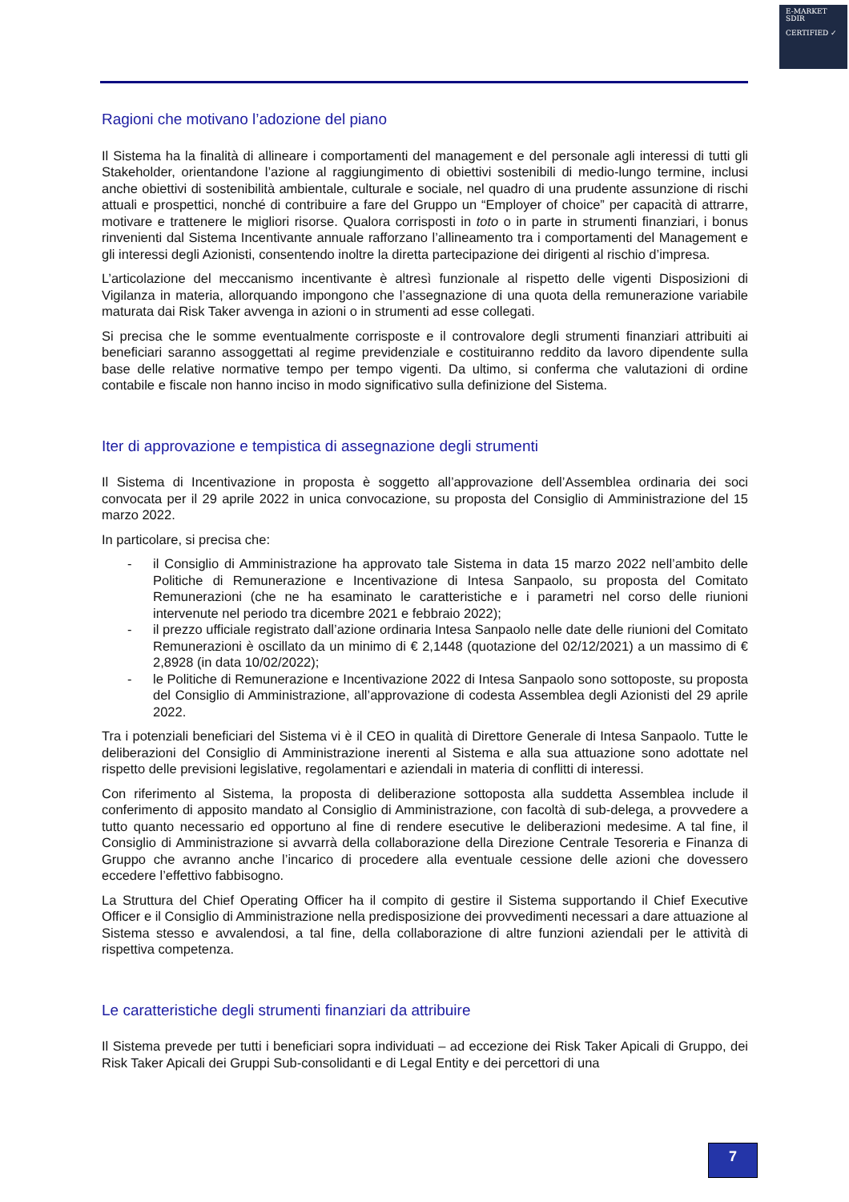E-MARKET
SDIR
CERTIFIED ✓
Ragioni che motivano l’adozione del piano
Il Sistema ha la finalità di allineare i comportamenti del management e del personale agli interessi di tutti gli Stakeholder, orientandone l’azione al raggiungimento di obiettivi sostenibili di medio-lungo termine, inclusi anche obiettivi di sostenibilità ambientale, culturale e sociale, nel quadro di una prudente assunzione di rischi attuali e prospettici, nonché di contribuire a fare del Gruppo un “Employer of choice” per capacità di attrarre, motivare e trattenere le migliori risorse. Qualora corrisposti in toto o in parte in strumenti finanziari, i bonus rinvenienti dal Sistema Incentivante annuale rafforzano l’allineamento tra i comportamenti del Management e gli interessi degli Azionisti, consentendo inoltre la diretta partecipazione dei dirigenti al rischio d’impresa.
L’articolazione del meccanismo incentivante è altresì funzionale al rispetto delle vigenti Disposizioni di Vigilanza in materia, allorquando impongono che l’assegnazione di una quota della remunerazione variabile maturata dai Risk Taker avvenga in azioni o in strumenti ad esse collegati.
Si precisa che le somme eventualmente corrisposte e il controvalore degli strumenti finanziari attribuiti ai beneficiari saranno assoggettati al regime previdenziale e costituiranno reddito da lavoro dipendente sulla base delle relative normative tempo per tempo vigenti. Da ultimo, si conferma che valutazioni di ordine contabile e fiscale non hanno inciso in modo significativo sulla definizione del Sistema.
Iter di approvazione e tempistica di assegnazione degli strumenti
Il Sistema di Incentivazione in proposta è soggetto all’approvazione dell’Assemblea ordinaria dei soci convocata per il 29 aprile 2022 in unica convocazione, su proposta del Consiglio di Amministrazione del 15 marzo 2022.
In particolare, si precisa che:
- il Consiglio di Amministrazione ha approvato tale Sistema in data 15 marzo 2022 nell’ambito delle Politiche di Remunerazione e Incentivazione di Intesa Sanpaolo, su proposta del Comitato Remunerazioni (che ne ha esaminato le caratteristiche e i parametri nel corso delle riunioni intervenute nel periodo tra dicembre 2021 e febbraio 2022);
- il prezzo ufficiale registrato dall’azione ordinaria Intesa Sanpaolo nelle date delle riunioni del Comitato Remunerazioni è oscillato da un minimo di € 2,1448 (quotazione del 02/12/2021) a un massimo di € 2,8928 (in data 10/02/2022);
- le Politiche di Remunerazione e Incentivazione 2022 di Intesa Sanpaolo sono sottoposte, su proposta del Consiglio di Amministrazione, all’approvazione di codesta Assemblea degli Azionisti del 29 aprile 2022.
Tra i potenziali beneficiari del Sistema vi è il CEO in qualità di Direttore Generale di Intesa Sanpaolo. Tutte le deliberazioni del Consiglio di Amministrazione inerenti al Sistema e alla sua attuazione sono adottate nel rispetto delle previsioni legislative, regolamentari e aziendali in materia di conflitti di interessi.
Con riferimento al Sistema, la proposta di deliberazione sottoposta alla suddetta Assemblea include il conferimento di apposito mandato al Consiglio di Amministrazione, con facoltà di sub-delega, a provvedere a tutto quanto necessario ed opportuno al fine di rendere esecutive le deliberazioni medesime. A tal fine, il Consiglio di Amministrazione si avvarrà della collaborazione della Direzione Centrale Tesoreria e Finanza di Gruppo che avranno anche l’incarico di procedere alla eventuale cessione delle azioni che dovessero eccedere l’effettivo fabbisogno.
La Struttura del Chief Operating Officer ha il compito di gestire il Sistema supportando il Chief Executive Officer e il Consiglio di Amministrazione nella predisposizione dei provvedimenti necessari a dare attuazione al Sistema stesso e avvalendosi, a tal fine, della collaborazione di altre funzioni aziendali per le attività di rispettiva competenza.
Le caratteristiche degli strumenti finanziari da attribuire
Il Sistema prevede per tutti i beneficiari sopra individuati – ad eccezione dei Risk Taker Apicali di Gruppo, dei Risk Taker Apicali dei Gruppi Sub-consolidanti e di Legal Entity e dei percettori di una
7